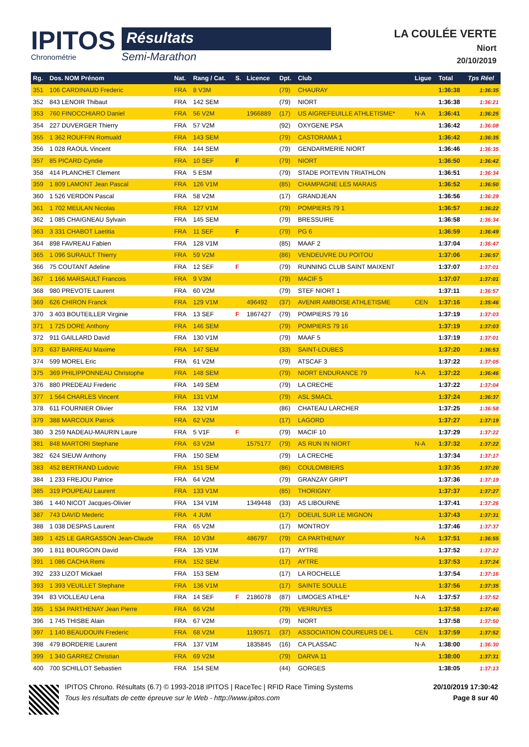IPITOS
Chronométrie
Résultats
Semi-Marathon
LA COULÉE VERTE
Niort
20/10/2019
| Rg. | Dos. NOM Prénom | Nat. | Rang / Cat. | S. | Licence | Dpt. | Club | Ligue | Total | Tps Réel |
| --- | --- | --- | --- | --- | --- | --- | --- | --- | --- | --- |
| 351 | 106 CARDINAUD Frederic | FRA | 8 V3M | | | (79) | CHAURAY | | 1:36:38 | 1:36:35 |
| 352 | 843 LENOIR Thibaut | FRA | 142 SEM | | | (79) | NIORT | | 1:36:38 | 1:36:21 |
| 353 | 760 FINOCCHIARO Daniel | FRA | 56 V2M | | 1966889 | (17) | US AIGREFEUILLE ATHLETISME* | N-A | 1:36:41 | 1:36:25 |
| 354 | 227 DUVERGER Thierry | FRA | 57 V2M | | | (92) | OXYGENE PSA | | 1:36:42 | 1:36:08 |
| 355 | 1 362 ROUFFIN Romuald | FRA | 143 SEM | | | (79) | CASTORAMA 1 | | 1:36:42 | 1:36:35 |
| 356 | 1 028 RAOUL Vincent | FRA | 144 SEM | | | (79) | GENDARMERIE NIORT | | 1:36:46 | 1:36:35 |
| 357 | 85 PICARD Cyndie | FRA | 10 SEF | F | | (79) | NIORT | | 1:36:50 | 1:36:42 |
| 358 | 414 PLANCHET Clement | FRA | 5 ESM | | | (79) | STADE POITEVIN TRIATHLON | | 1:36:51 | 1:36:34 |
| 359 | 1 809 LAMONT Jean Pascal | FRA | 126 V1M | | | (85) | CHAMPAGNE LES MARAIS | | 1:36:52 | 1:36:50 |
| 360 | 1 526 VERDON Pascal | FRA | 58 V2M | | | (17) | GRANDJEAN | | 1:36:56 | 1:36:29 |
| 361 | 1 702 MEULAN Nicolas | FRA | 127 V1M | | | (79) | POMPIERS 79 1 | | 1:36:57 | 1:36:22 |
| 362 | 1 085 CHAIGNEAU Sylvain | FRA | 145 SEM | | | (79) | BRESSUIRE | | 1:36:58 | 1:36:34 |
| 363 | 3 331 CHABOT Laetitia | FRA | 11 SEF | F | | (79) | PG 6 | | 1:36:59 | 1:36:49 |
| 364 | 898 FAVREAU Fabien | FRA | 128 V1M | | | (85) | MAAF 2 | | 1:37:04 | 1:36:47 |
| 365 | 1 096 SURAULT Thierry | FRA | 59 V2M | | | (86) | VENDEUVRE DU POITOU | | 1:37:06 | 1:36:57 |
| 366 | 75 COUTANT Adeline | FRA | 12 SEF | F | | (79) | RUNNING CLUB SAINT MAIXENT | | 1:37:07 | 1:37:01 |
| 367 | 1 166 MARSAULT Francois | FRA | 9 V3M | | | (79) | MACIF 5 | | 1:37:07 | 1:37:01 |
| 368 | 980 PREVOTE Laurent | FRA | 60 V2M | | | (79) | STEF NIORT 1 | | 1:37:11 | 1:36:57 |
| 369 | 626 CHIRON Franck | FRA | 129 V1M | | 496492 | (37) | AVENIR AMBOISE ATHLETISME | CEN | 1:37:16 | 1:35:46 |
| 370 | 3 403 BOUTEILLER Virginie | FRA | 13 SEF | F | 1867427 | (79) | POMPIERS 79 16 | | 1:37:19 | 1:37:03 |
| 371 | 1 725 DORE Anthony | FRA | 146 SEM | | | (79) | POMPIERS 79 16 | | 1:37:19 | 1:37:03 |
| 372 | 911 GAILLARD David | FRA | 130 V1M | | | (79) | MAAF 5 | | 1:37:19 | 1:37:01 |
| 373 | 637 BARREAU Maxime | FRA | 147 SEM | | | (33) | SAINT-LOUBES | | 1:37:20 | 1:36:53 |
| 374 | 599 MOREL Eric | FRA | 61 V2M | | | (79) | ATSCAF 3 | | 1:37:22 | 1:37:05 |
| 375 | 369 PHILIPPONNEAU Christophe | FRA | 148 SEM | | | (79) | NIORT ENDURANCE 79 | N-A | 1:37:22 | 1:36:46 |
| 376 | 880 PREDEAU Frederic | FRA | 149 SEM | | | (79) | LA CRECHE | | 1:37:22 | 1:37:04 |
| 377 | 1 564 CHARLES Vincent | FRA | 131 V1M | | | (79) | ASL SMACL | | 1:37:24 | 1:36:37 |
| 378 | 611 FOURNIER Olivier | FRA | 132 V1M | | | (86) | CHATEAU LARCHER | | 1:37:25 | 1:36:58 |
| 379 | 388 MARCOUX Patrick | FRA | 62 V2M | | | (17) | LAGORD | | 1:37:27 | 1:37:19 |
| 380 | 3 259 NADEAU-MAURIN Laure | FRA | 5 V1F | F | | (79) | MACIF 10 | | 1:37:29 | 1:37:22 |
| 381 | 848 MARTORI Stephane | FRA | 63 V2M | | 1575177 | (79) | AS RUN IN NIORT | N-A | 1:37:32 | 1:37:22 |
| 382 | 624 SIEUW Anthony | FRA | 150 SEM | | | (79) | LA CRECHE | | 1:37:34 | 1:37:17 |
| 383 | 452 BERTRAND Ludovic | FRA | 151 SEM | | | (86) | COULOMBIERS | | 1:37:35 | 1:37:20 |
| 384 | 1 233 FREJOU Patrice | FRA | 64 V2M | | | (79) | GRANZAY GRIPT | | 1:37:36 | 1:37:19 |
| 385 | 319 POUPEAU Laurent | FRA | 133 V1M | | | (85) | THORIGNY | | 1:37:37 | 1:37:27 |
| 386 | 1 440 NICOT Jacques-Olivier | FRA | 134 V1M | | 1349448 | (33) | AS LIBOURNE | | 1:37:41 | 1:37:26 |
| 387 | 743 DAVID Mederic | FRA | 4 JUM | | | (17) | DOEUIL SUR LE MIGNON | | 1:37:43 | 1:37:31 |
| 388 | 1 038 DESPAS Laurent | FRA | 65 V2M | | | (17) | MONTROY | | 1:37:46 | 1:37:37 |
| 389 | 1 425 LE GARGASSON Jean-Claude | FRA | 10 V3M | | 486797 | (79) | CA PARTHENAY | N-A | 1:37:51 | 1:36:55 |
| 390 | 1 811 BOURGOIN David | FRA | 135 V1M | | | (17) | AYTRE | | 1:37:52 | 1:37:22 |
| 391 | 1 086 CACHA Remi | FRA | 152 SEM | | | (17) | AYTRE | | 1:37:53 | 1:37:24 |
| 392 | 233 LIZOT Mickael | FRA | 153 SEM | | | (17) | LA ROCHELLE | | 1:37:54 | 1:37:16 |
| 393 | 1 393 VEUILLET Stephane | FRA | 136 V1M | | | (17) | SAINTE SOULLE | | 1:37:56 | 1:37:35 |
| 394 | 83 VIOLLEAU Lena | FRA | 14 SEF | F | 2186078 | (87) | LIMOGES ATHLE* | N-A | 1:37:57 | 1:37:52 |
| 395 | 1 534 PARTHENAY Jean Pierre | FRA | 66 V2M | | | (79) | VERRUYES | | 1:37:58 | 1:37:40 |
| 396 | 1 745 THISBE Alain | FRA | 67 V2M | | | (79) | NIORT | | 1:37:58 | 1:37:50 |
| 397 | 1 140 BEAUDOUIN Frederic | FRA | 68 V2M | | 1190571 | (37) | ASSOCIATION COUREURS DE L | CEN | 1:37:59 | 1:37:52 |
| 398 | 479 BORDERIE Laurent | FRA | 137 V1M | | 1835845 | (16) | CA PLASSAC | N-A | 1:38:00 | 1:36:30 |
| 399 | 1 340 GARREZ Christian | FRA | 69 V2M | | | (79) | DARVA 11 | | 1:38:00 | 1:37:31 |
| 400 | 700 SCHILLOT Sebastien | FRA | 154 SEM | | | (44) | GORGES | | 1:38:05 | 1:37:13 |
IPITOS Chrono. Résultats (6.7) © 1993-2018 IPITOS | RaceTec | RFID Race Timing Systems
Tous les résultats de cette épreuve sur le Web - http://www.ipitos.com
20/10/2019 17:30:42
Page 8 sur 40